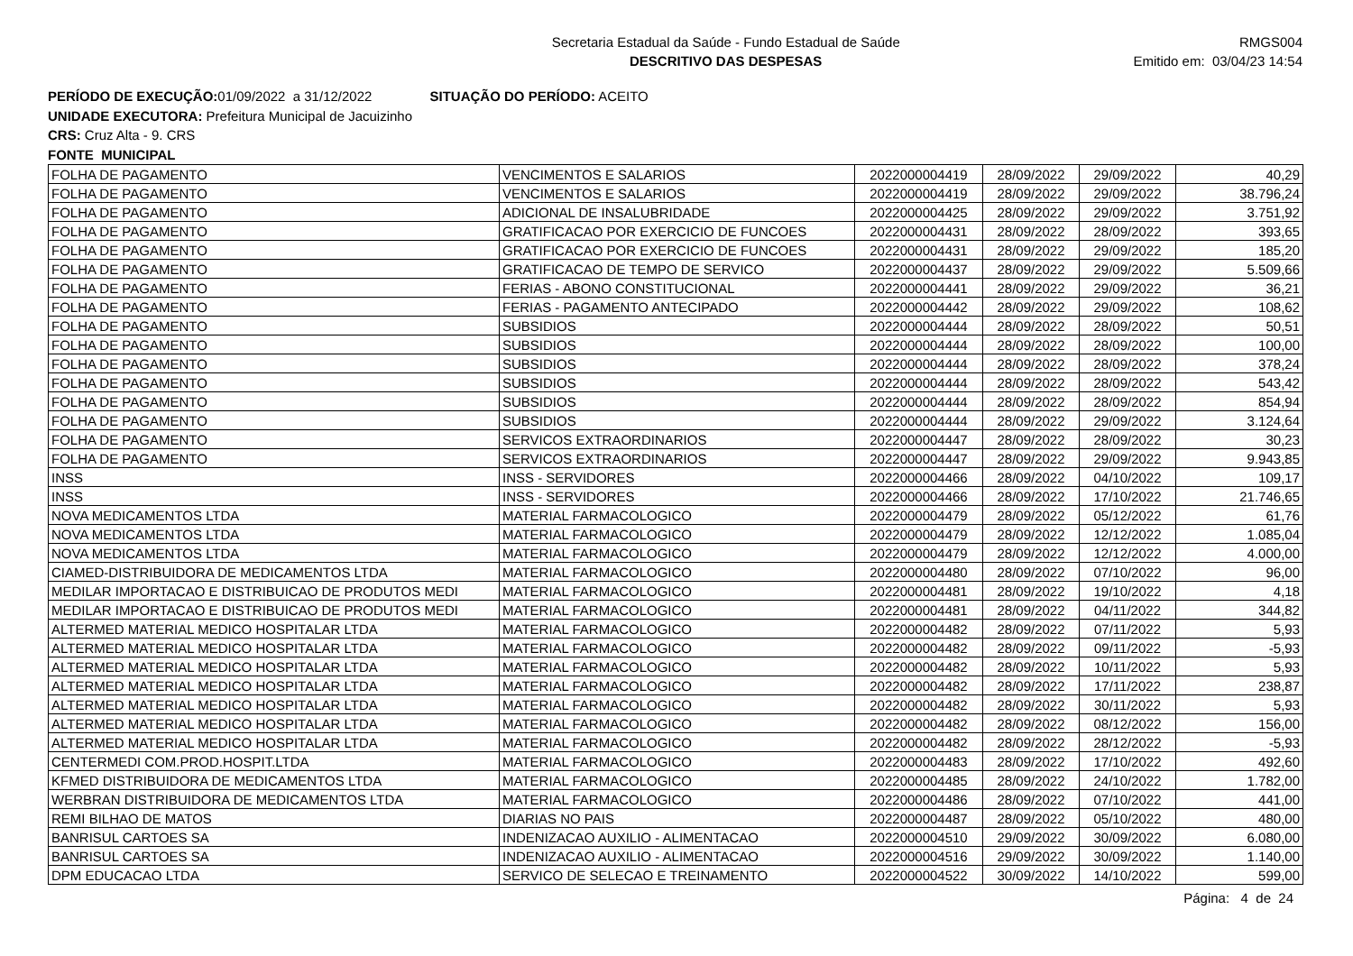Secretaria Estadual da Saúde - Fundo Estadual de Saúde
DESCRITIVO DAS DESPESAS
RMGS004
Emitido em: 03/04/23 14:54
PERÍODO DE EXECUÇÃO: 01/09/2022 a 31/12/2022 SITUAÇÃO DO PERÍODO: ACEITO
UNIDADE EXECUTORA: Prefeitura Municipal de Jacuizinho
CRS: Cruz Alta - 9. CRS
FONTE MUNICIPAL
| FOLHA DE PAGAMENTO | VENCIMENTOS E SALARIOS | 2022000004419 | 28/09/2022 | 29/09/2022 | 40,29 |
| FOLHA DE PAGAMENTO | VENCIMENTOS E SALARIOS | 2022000004419 | 28/09/2022 | 29/09/2022 | 38.796,24 |
| FOLHA DE PAGAMENTO | ADICIONAL DE INSALUBRIDADE | 2022000004425 | 28/09/2022 | 29/09/2022 | 3.751,92 |
| FOLHA DE PAGAMENTO | GRATIFICACAO POR EXERCICIO DE FUNCOES | 2022000004431 | 28/09/2022 | 28/09/2022 | 393,65 |
| FOLHA DE PAGAMENTO | GRATIFICACAO POR EXERCICIO DE FUNCOES | 2022000004431 | 28/09/2022 | 29/09/2022 | 185,20 |
| FOLHA DE PAGAMENTO | GRATIFICACAO DE TEMPO DE SERVICO | 2022000004437 | 28/09/2022 | 29/09/2022 | 5.509,66 |
| FOLHA DE PAGAMENTO | FERIAS - ABONO CONSTITUCIONAL | 2022000004441 | 28/09/2022 | 29/09/2022 | 36,21 |
| FOLHA DE PAGAMENTO | FERIAS - PAGAMENTO ANTECIPADO | 2022000004442 | 28/09/2022 | 29/09/2022 | 108,62 |
| FOLHA DE PAGAMENTO | SUBSIDIOS | 2022000004444 | 28/09/2022 | 28/09/2022 | 50,51 |
| FOLHA DE PAGAMENTO | SUBSIDIOS | 2022000004444 | 28/09/2022 | 28/09/2022 | 100,00 |
| FOLHA DE PAGAMENTO | SUBSIDIOS | 2022000004444 | 28/09/2022 | 28/09/2022 | 378,24 |
| FOLHA DE PAGAMENTO | SUBSIDIOS | 2022000004444 | 28/09/2022 | 28/09/2022 | 543,42 |
| FOLHA DE PAGAMENTO | SUBSIDIOS | 2022000004444 | 28/09/2022 | 28/09/2022 | 854,94 |
| FOLHA DE PAGAMENTO | SUBSIDIOS | 2022000004444 | 28/09/2022 | 29/09/2022 | 3.124,64 |
| FOLHA DE PAGAMENTO | SERVICOS EXTRAORDINARIOS | 2022000004447 | 28/09/2022 | 28/09/2022 | 30,23 |
| FOLHA DE PAGAMENTO | SERVICOS EXTRAORDINARIOS | 2022000004447 | 28/09/2022 | 29/09/2022 | 9.943,85 |
| INSS | INSS - SERVIDORES | 2022000004466 | 28/09/2022 | 04/10/2022 | 109,17 |
| INSS | INSS - SERVIDORES | 2022000004466 | 28/09/2022 | 17/10/2022 | 21.746,65 |
| NOVA MEDICAMENTOS LTDA | MATERIAL FARMACOLOGICO | 2022000004479 | 28/09/2022 | 05/12/2022 | 61,76 |
| NOVA MEDICAMENTOS LTDA | MATERIAL FARMACOLOGICO | 2022000004479 | 28/09/2022 | 12/12/2022 | 1.085,04 |
| NOVA MEDICAMENTOS LTDA | MATERIAL FARMACOLOGICO | 2022000004479 | 28/09/2022 | 12/12/2022 | 4.000,00 |
| CIAMED-DISTRIBUIDORA DE MEDICAMENTOS LTDA | MATERIAL FARMACOLOGICO | 2022000004480 | 28/09/2022 | 07/10/2022 | 96,00 |
| MEDILAR IMPORTACAO E DISTRIBUICAO DE PRODUTOS MEDI | MATERIAL FARMACOLOGICO | 2022000004481 | 28/09/2022 | 19/10/2022 | 4,18 |
| MEDILAR IMPORTACAO E DISTRIBUICAO DE PRODUTOS MEDI | MATERIAL FARMACOLOGICO | 2022000004481 | 28/09/2022 | 04/11/2022 | 344,82 |
| ALTERMED MATERIAL MEDICO HOSPITALAR LTDA | MATERIAL FARMACOLOGICO | 2022000004482 | 28/09/2022 | 07/11/2022 | 5,93 |
| ALTERMED MATERIAL MEDICO HOSPITALAR LTDA | MATERIAL FARMACOLOGICO | 2022000004482 | 28/09/2022 | 09/11/2022 | -5,93 |
| ALTERMED MATERIAL MEDICO HOSPITALAR LTDA | MATERIAL FARMACOLOGICO | 2022000004482 | 28/09/2022 | 10/11/2022 | 5,93 |
| ALTERMED MATERIAL MEDICO HOSPITALAR LTDA | MATERIAL FARMACOLOGICO | 2022000004482 | 28/09/2022 | 17/11/2022 | 238,87 |
| ALTERMED MATERIAL MEDICO HOSPITALAR LTDA | MATERIAL FARMACOLOGICO | 2022000004482 | 28/09/2022 | 30/11/2022 | 5,93 |
| ALTERMED MATERIAL MEDICO HOSPITALAR LTDA | MATERIAL FARMACOLOGICO | 2022000004482 | 28/09/2022 | 08/12/2022 | 156,00 |
| ALTERMED MATERIAL MEDICO HOSPITALAR LTDA | MATERIAL FARMACOLOGICO | 2022000004482 | 28/09/2022 | 28/12/2022 | -5,93 |
| CENTERMEDI COM.PROD.HOSPIT.LTDA | MATERIAL FARMACOLOGICO | 2022000004483 | 28/09/2022 | 17/10/2022 | 492,60 |
| KFMED DISTRIBUIDORA DE MEDICAMENTOS LTDA | MATERIAL FARMACOLOGICO | 2022000004485 | 28/09/2022 | 24/10/2022 | 1.782,00 |
| WERBRAN DISTRIBUIDORA DE MEDICAMENTOS LTDA | MATERIAL FARMACOLOGICO | 2022000004486 | 28/09/2022 | 07/10/2022 | 441,00 |
| REMI BILHAO DE MATOS | DIARIAS NO PAIS | 2022000004487 | 28/09/2022 | 05/10/2022 | 480,00 |
| BANRISUL CARTOES SA | INDENIZACAO AUXILIO - ALIMENTACAO | 2022000004510 | 29/09/2022 | 30/09/2022 | 6.080,00 |
| BANRISUL CARTOES SA | INDENIZACAO AUXILIO - ALIMENTACAO | 2022000004516 | 29/09/2022 | 30/09/2022 | 1.140,00 |
| DPM EDUCACAO LTDA | SERVICO DE SELECAO E TREINAMENTO | 2022000004522 | 30/09/2022 | 14/10/2022 | 599,00 |
Página: 4 de 24